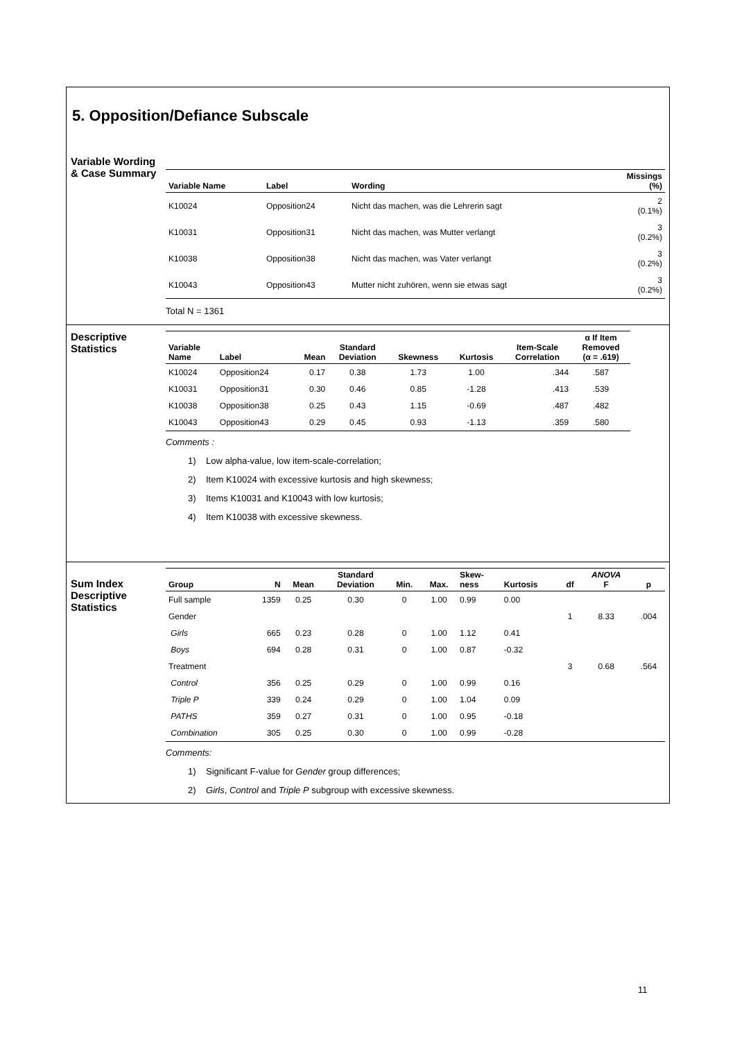5. Opposition/Defiance Subscale
Variable Wording
& Case Summary
| Variable Name | Label | Wording | Missings (%) |
| --- | --- | --- | --- |
| K10024 | Opposition24 | Nicht das machen, was die Lehrerin sagt | 2 (0.1%) |
| K10031 | Opposition31 | Nicht das machen, was Mutter verlangt | 3 (0.2%) |
| K10038 | Opposition38 | Nicht das machen, was Vater verlangt | 3 (0.2%) |
| K10043 | Opposition43 | Mutter nicht zuhören, wenn sie etwas sagt | 3 (0.2%) |
Total N = 1361
Descriptive
Statistics
| Variable Name | Label | Mean | Standard Deviation | Skewness | Kurtosis | Item-Scale Correlation | α If Item Removed (α = .619) |
| --- | --- | --- | --- | --- | --- | --- | --- |
| K10024 | Opposition24 | 0.17 | 0.38 | 1.73 | 1.00 | .344 | .587 |
| K10031 | Opposition31 | 0.30 | 0.46 | 0.85 | -1.28 | .413 | .539 |
| K10038 | Opposition38 | 0.25 | 0.43 | 1.15 | -0.69 | .487 | .482 |
| K10043 | Opposition43 | 0.29 | 0.45 | 0.93 | -1.13 | .359 | .580 |
Comments :
1) Low alpha-value, low item-scale-correlation;
2) Item K10024 with excessive kurtosis and high skewness;
3) Items K10031 and K10043 with low kurtosis;
4) Item K10038 with excessive skewness.
Sum Index
Descriptive
Statistics
| Group | N | Mean | Standard Deviation | Min. | Max. | Skew- ness | Kurtosis | df | ANOVA F | p |
| --- | --- | --- | --- | --- | --- | --- | --- | --- | --- | --- |
| Full sample | 1359 | 0.25 | 0.30 | 0 | 1.00 | 0.99 | 0.00 | | | |
| Gender | | | | | | | | 1 | 8.33 | .004 |
| Girls | 665 | 0.23 | 0.28 | 0 | 1.00 | 1.12 | 0.41 | | | |
| Boys | 694 | 0.28 | 0.31 | 0 | 1.00 | 0.87 | -0.32 | | | |
| Treatment | | | | | | | | 3 | 0.68 | .564 |
| Control | 356 | 0.25 | 0.29 | 0 | 1.00 | 0.99 | 0.16 | | | |
| Triple P | 339 | 0.24 | 0.29 | 0 | 1.00 | 1.04 | 0.09 | | | |
| PATHS | 359 | 0.27 | 0.31 | 0 | 1.00 | 0.95 | -0.18 | | | |
| Combination | 305 | 0.25 | 0.30 | 0 | 1.00 | 0.99 | -0.28 | | | |
Comments:
1) Significant F-value for Gender group differences;
2) Girls, Control and Triple P subgroup with excessive skewness.
11